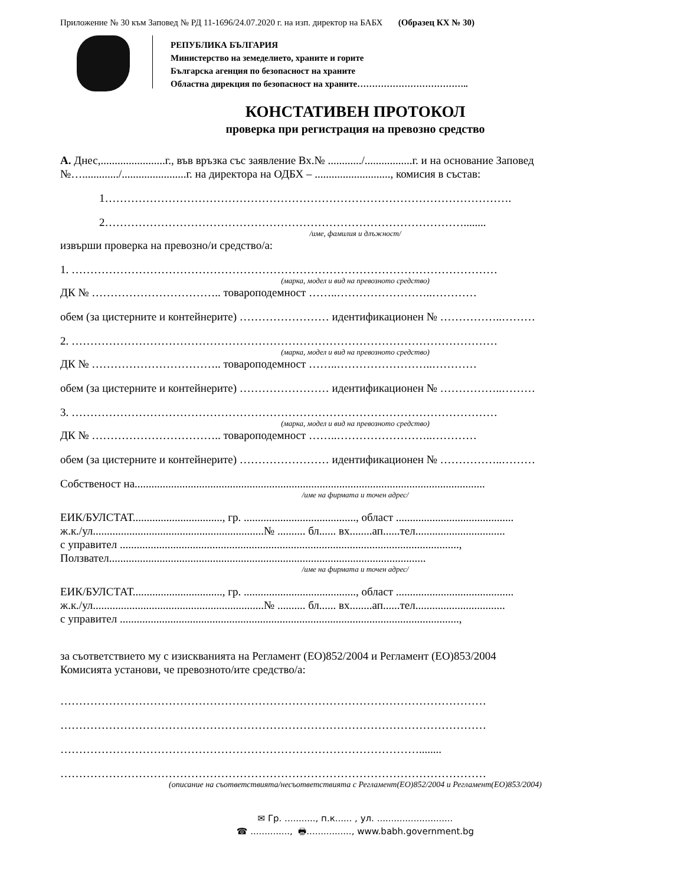Приложение № 30 към Заповед № РД 11-1696/24.07.2020 г. на изп. директор на БАБХ (Образец КХ № 30)
РЕПУБЛИКА БЪЛГАРИЯ
Министерство на земеделието, храните и горите
Българска агенция по безопасност на храните
Областна дирекция по безопасност на храните………………………………..
КОНСТАТИВЕН ПРОТОКОЛ
проверка при регистрация на превозно средство
А. Днес,.......................г., във връзка със заявление Вх.№ ............/.................г. и на основание Заповед №…............./.......................г. на директора на ОДБХ – ..........................., комисия в състав:
1……………………………………………………………………………………………….
2……………………………………………………………………………………........
/име, фамилия и длъжност/
извърши проверка на превозно/и средство/а:
1. ……………………………………………………………………………………………………
(марка, модел и вид на превозното средство)
ДК № …………………………….. товароподемност ……..……………………..…………
обем (за цистерните и контейнерите) …………………… идентификационен № ……………..………
2. ……………………………………………………………………………………………………
(марка, модел и вид на превозното средство)
ДК № …………………………….. товароподемност ……..……………………..…………
обем (за цистерните и контейнерите) …………………… идентификационен № ……………..………
3. ……………………………………………………………………………………………………
(марка, модел и вид на превозното средство)
ДК № …………………………….. товароподемност ……..……………………..…………
обем (за цистерните и контейнерите) …………………… идентификационен № ……………..………
Собственост на.............................................................................................................................
/име на фирмата и точен адрес/
ЕИК/БУЛСТАТ................................, гр. ........................................, област ..........................................
ж.к./ул.............................................................№ .......... бл...... вх........ап......тел................................
с управител .........................................................................................................................,
Ползвател.................................................................................................................
/име на фирмата и точен адрес/
ЕИК/БУЛСТАТ................................, гр. ........................................, област ..........................................
ж.к./ул.............................................................№ .......... бл...... вх........ап......тел................................
с управител .........................................................................................................................,
за съответствието му с изискванията на Регламент (ЕО)852/2004 и Регламент (ЕО)853/2004
Комисията установи, че превозното/ите средство/а:
……………………………………………………………………………………………………
……………………………………………………………………………………………………
……………………………………………………………………………………........
……………………………………………………………………………………………………
(описание на съответствията/несъответствията с Регламент(ЕО)852/2004 и Регламент(ЕО)853/2004)
✉ Гр. ..........., п.к...... , ул. ...........................
☎ .............., 🖶................, www.babh.government.bg